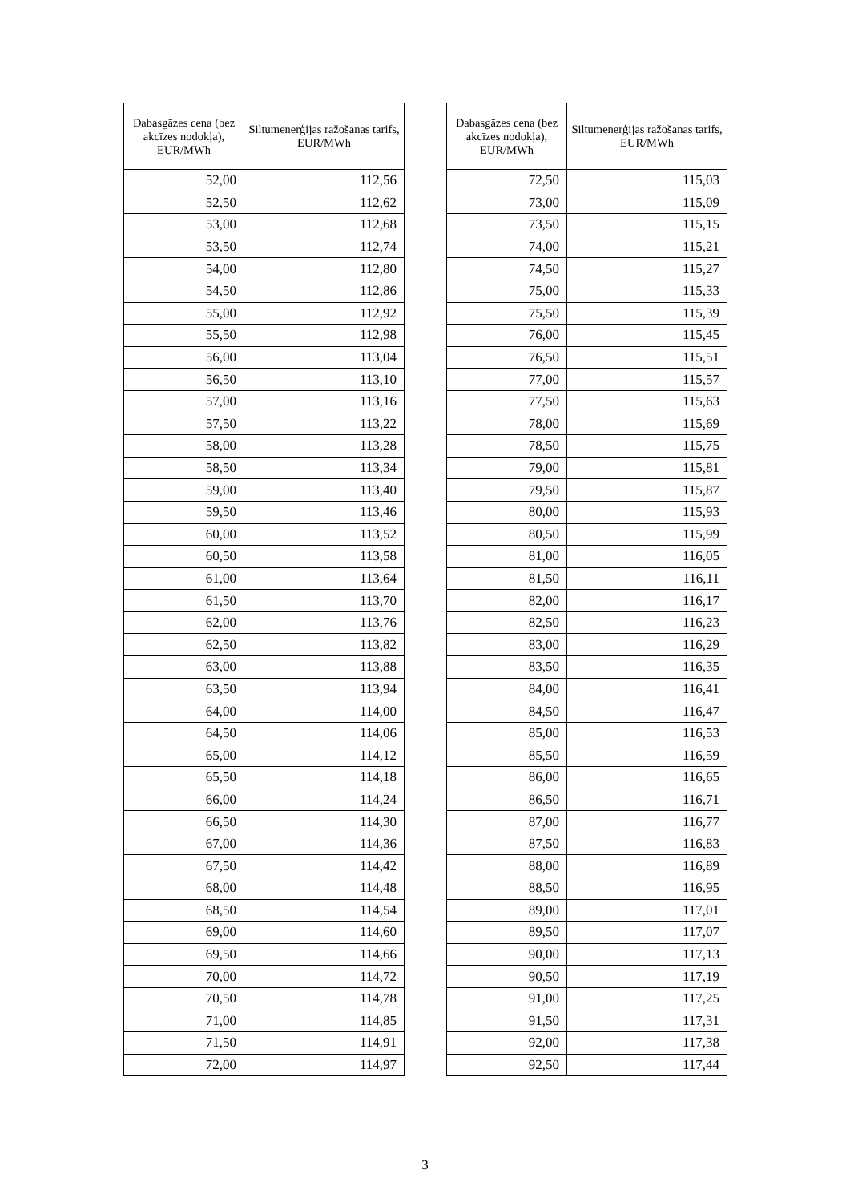| Dabasgāzes cena (bez akcīzes nodokļa), EUR/MWh | Siltumenerģijas ražošanas tarifs, EUR/MWh |
| --- | --- |
| 52,00 | 112,56 |
| 52,50 | 112,62 |
| 53,00 | 112,68 |
| 53,50 | 112,74 |
| 54,00 | 112,80 |
| 54,50 | 112,86 |
| 55,00 | 112,92 |
| 55,50 | 112,98 |
| 56,00 | 113,04 |
| 56,50 | 113,10 |
| 57,00 | 113,16 |
| 57,50 | 113,22 |
| 58,00 | 113,28 |
| 58,50 | 113,34 |
| 59,00 | 113,40 |
| 59,50 | 113,46 |
| 60,00 | 113,52 |
| 60,50 | 113,58 |
| 61,00 | 113,64 |
| 61,50 | 113,70 |
| 62,00 | 113,76 |
| 62,50 | 113,82 |
| 63,00 | 113,88 |
| 63,50 | 113,94 |
| 64,00 | 114,00 |
| 64,50 | 114,06 |
| 65,00 | 114,12 |
| 65,50 | 114,18 |
| 66,00 | 114,24 |
| 66,50 | 114,30 |
| 67,00 | 114,36 |
| 67,50 | 114,42 |
| 68,00 | 114,48 |
| 68,50 | 114,54 |
| 69,00 | 114,60 |
| 69,50 | 114,66 |
| 70,00 | 114,72 |
| 70,50 | 114,78 |
| 71,00 | 114,85 |
| 71,50 | 114,91 |
| 72,00 | 114,97 |
| Dabasgāzes cena (bez akcīzes nodokļa), EUR/MWh | Siltumenerģijas ražošanas tarifs, EUR/MWh |
| --- | --- |
| 72,50 | 115,03 |
| 73,00 | 115,09 |
| 73,50 | 115,15 |
| 74,00 | 115,21 |
| 74,50 | 115,27 |
| 75,00 | 115,33 |
| 75,50 | 115,39 |
| 76,00 | 115,45 |
| 76,50 | 115,51 |
| 77,00 | 115,57 |
| 77,50 | 115,63 |
| 78,00 | 115,69 |
| 78,50 | 115,75 |
| 79,00 | 115,81 |
| 79,50 | 115,87 |
| 80,00 | 115,93 |
| 80,50 | 115,99 |
| 81,00 | 116,05 |
| 81,50 | 116,11 |
| 82,00 | 116,17 |
| 82,50 | 116,23 |
| 83,00 | 116,29 |
| 83,50 | 116,35 |
| 84,00 | 116,41 |
| 84,50 | 116,47 |
| 85,00 | 116,53 |
| 85,50 | 116,59 |
| 86,00 | 116,65 |
| 86,50 | 116,71 |
| 87,00 | 116,77 |
| 87,50 | 116,83 |
| 88,00 | 116,89 |
| 88,50 | 116,95 |
| 89,00 | 117,01 |
| 89,50 | 117,07 |
| 90,00 | 117,13 |
| 90,50 | 117,19 |
| 91,00 | 117,25 |
| 91,50 | 117,31 |
| 92,00 | 117,38 |
| 92,50 | 117,44 |
3